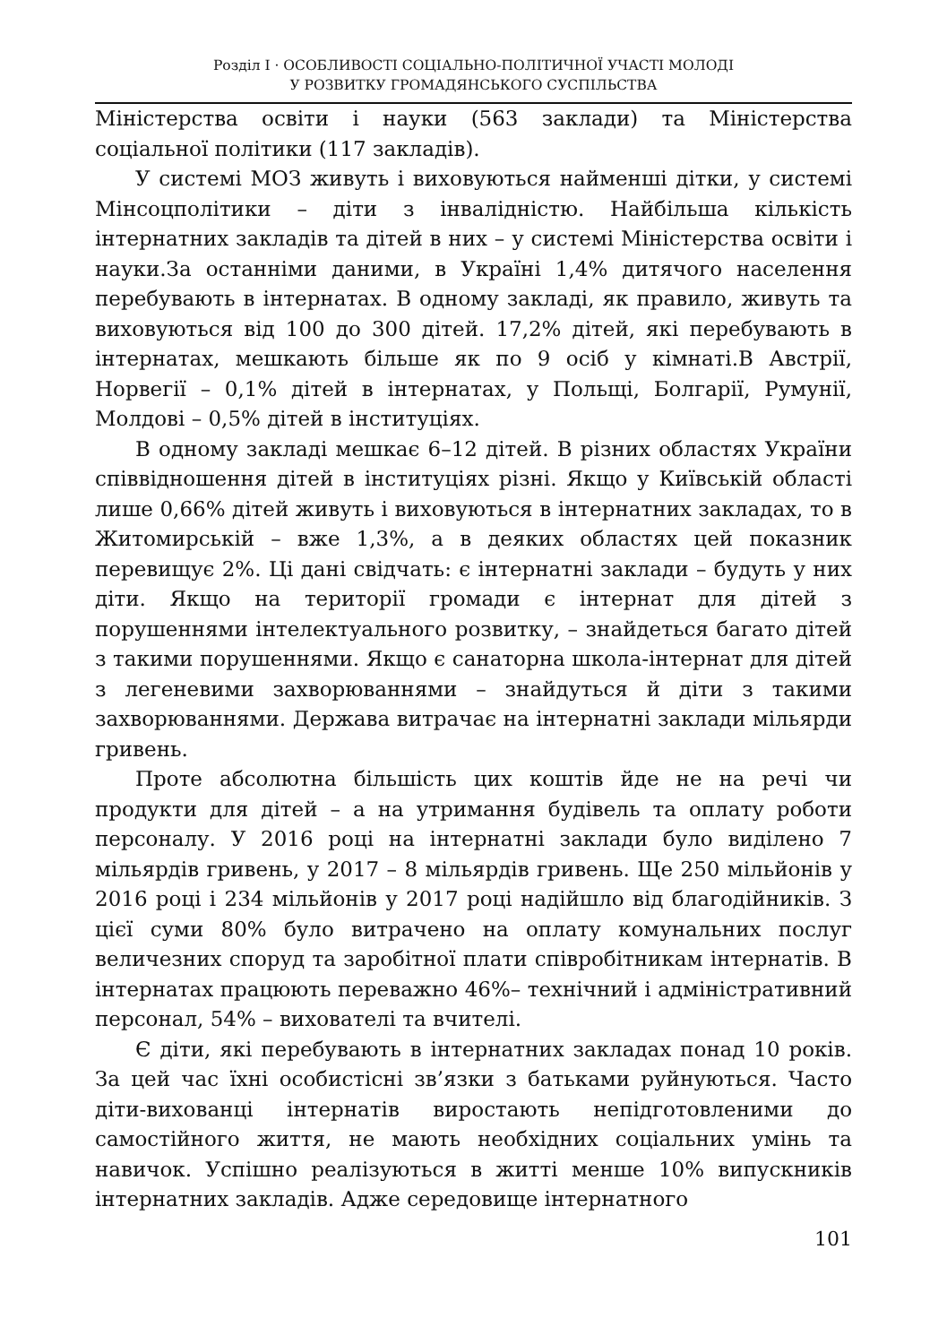Розділ I · ОСОБЛИВОСТІ СОЦІАЛЬНО-ПОЛІТИЧНОЇ УЧАСТІ МОЛОДІ
У РОЗВИТКУ ГРОМАДЯНСЬКОГО СУСПІЛЬСТВА
Міністерства освіти і науки (563 заклади) та Міністерства соціальної політики (117 закладів).
У системі МОЗ живуть і виховуються найменші дітки, у системі Мінсоцполітики – діти з інвалідністю. Найбільша кількість інтернатних закладів та дітей в них – у системі Міністерства освіти і науки.За останніми даними, в Україні 1,4% дитячого населення перебувають в інтернатах. В одному закладі, як правило, живуть та виховуються від 100 до 300 дітей. 17,2% дітей, які перебувають в інтернатах, мешкають більше як по 9 осіб у кімнаті.В Австрії, Норвегії – 0,1% дітей в інтернатах, у Польщі, Болгарії, Румунії, Молдові – 0,5% дітей в інституціях.
В одному закладі мешкає 6–12 дітей. В різних областях України співвідношення дітей в інституціях різні. Якщо у Київській області лише 0,66% дітей живуть і виховуються в інтернатних закладах, то в Житомирській – вже 1,3%, а в деяких областях цей показник перевищує 2%. Ці дані свідчать: є інтернатні заклади – будуть у них діти. Якщо на території громади є інтернат для дітей з порушеннями інтелектуального розвитку, – знайдеться багато дітей з такими порушеннями. Якщо є санаторна школа-інтернат для дітей з легеневими захворюваннями – знайдуться й діти з такими захворюваннями. Держава витрачає на інтернатні заклади мільярди гривень.
Проте абсолютна більшість цих коштів йде не на речі чи продукти для дітей – а на утримання будівель та оплату роботи персоналу. У 2016 році на інтернатні заклади було виділено 7 мільярдів гривень, у 2017 – 8 мільярдів гривень. Ще 250 мільйонів у 2016 році і 234 мільйонів у 2017 році надійшло від благодійників. З цієї суми 80% було витрачено на оплату комунальних послуг величезних споруд та заробітної плати співробітникам інтернатів. В інтернатах працюють переважно 46%– технічний і адміністративний персонал, 54% – вихователі та вчителі.
Є діти, які перебувають в інтернатних закладах понад 10 років. За цей час їхні особистісні зв’язки з батьками руйнуються. Часто діти-вихованці інтернатів виростають непідготовленими до самостійного життя, не мають необхідних соціальних умінь та навичок. Успішно реалізуються в житті менше 10% випускників інтернатних закладів. Адже середовище інтернатного
101